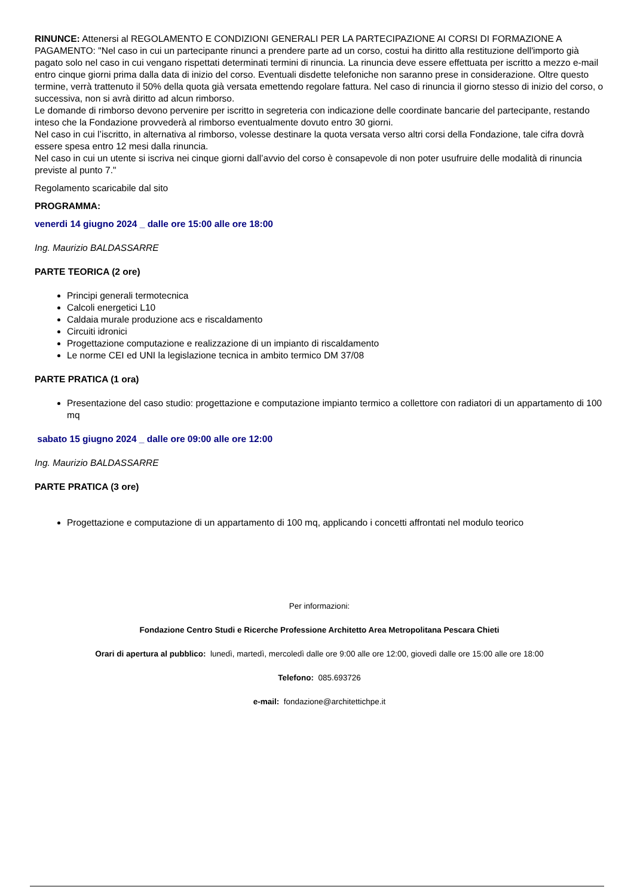RINUNCE: Attenersi al REGOLAMENTO E CONDIZIONI GENERALI PER LA PARTECIPAZIONE AI CORSI DI FORMAZIONE A PAGAMENTO: "Nel caso in cui un partecipante rinunci a prendere parte ad un corso, costui ha diritto alla restituzione dell'importo già pagato solo nel caso in cui vengano rispettati determinati termini di rinuncia. La rinuncia deve essere effettuata per iscritto a mezzo e-mail entro cinque giorni prima dalla data di inizio del corso. Eventuali disdette telefoniche non saranno prese in considerazione. Oltre questo termine, verrà trattenuto il 50% della quota già versata emettendo regolare fattura. Nel caso di rinuncia il giorno stesso di inizio del corso, o successiva, non si avrà diritto ad alcun rimborso.
Le domande di rimborso devono pervenire per iscritto in segreteria con indicazione delle coordinate bancarie del partecipante, restando inteso che la Fondazione provvederà al rimborso eventualmente dovuto entro 30 giorni.
Nel caso in cui l’iscritto, in alternativa al rimborso, volesse destinare la quota versata verso altri corsi della Fondazione, tale cifra dovrà essere spesa entro 12 mesi dalla rinuncia.
Nel caso in cui un utente si iscriva nei cinque giorni dall’avvio del corso è consapevole di non poter usufruire delle modalità di rinuncia previste al punto 7."
Regolamento scaricabile dal sito
PROGRAMMA:
venerdi 14 giugno 2024 _ dalle ore 15:00 alle ore 18:00
Ing. Maurizio BALDASSARRE
PARTE TEORICA (2 ore)
Principi generali termotecnica
Calcoli energetici L10
Caldaia murale produzione acs e riscaldamento
Circuiti idronici
Progettazione computazione e realizzazione di un impianto di riscaldamento
Le norme CEI ed UNI la legislazione tecnica in ambito termico DM 37/08
PARTE PRATICA (1 ora)
Presentazione del caso studio: progettazione e computazione impianto termico a collettore con radiatori di un appartamento di 100 mq
sabato 15 giugno 2024 _ dalle ore 09:00 alle ore 12:00
Ing. Maurizio BALDASSARRE
PARTE PRATICA (3 ore)
Progettazione e computazione di un appartamento di 100 mq, applicando i concetti affrontati nel modulo teorico
Per informazioni:
Fondazione Centro Studi e Ricerche Professione Architetto Area Metropolitana Pescara Chieti
Orari di apertura al pubblico: lunedì, martedì, mercoledì dalle ore 9:00 alle ore 12:00, giovedì dalle ore 15:00 alle ore 18:00
Telefono: 085.693726
e-mail: fondazione@architettichpe.it